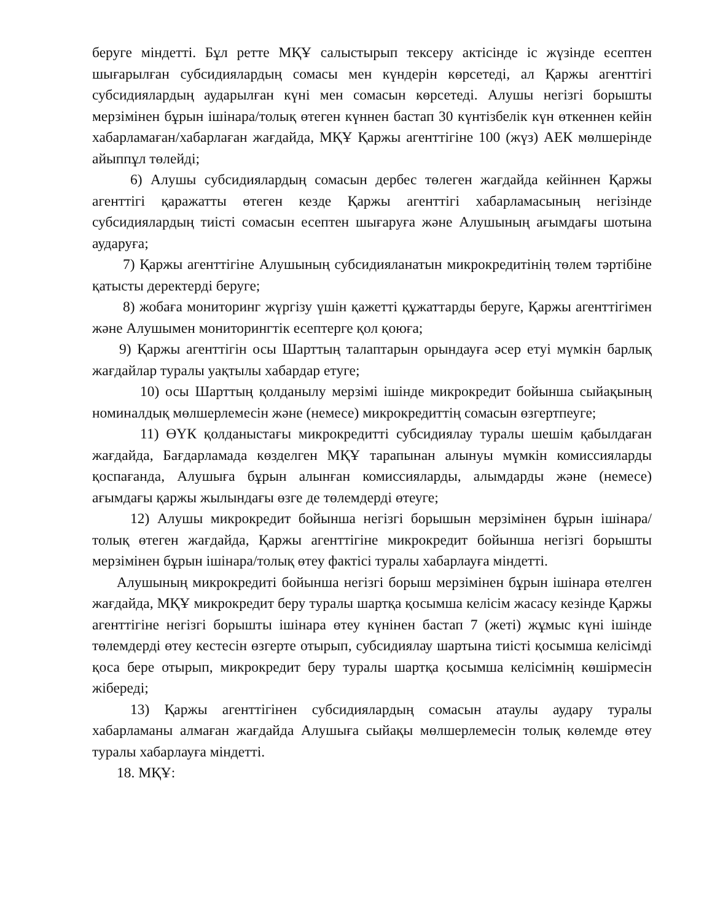беруге міндетті. Бұл ретте МҚҰ салыстырып тексеру актісінде іс жүзінде есептен шығарылған субсидиялардың сомасы мен күндерін көрсетеді, ал Қаржы агенттігі субсидиялардың аударылған күні мен сомасын көрсетеді. Алушы негізгі борышты мерзімінен бұрын ішінара/толық өтеген күннен бастап 30 күнтізбелік күн өткеннен кейін хабарламаған/хабарлаған жағдайда, МҚҰ Қаржы агенттігіне 100 (жүз) АЕК мөлшерінде айыппұл төлейді;
6) Алушы субсидиялардың сомасын дербес төлеген жағдайда кейіннен Қаржы агенттігі қаражатты өтеген кезде Қаржы агенттігі хабарламасының негізінде субсидиялардың тиісті сомасын есептен шығаруға және Алушының ағымдағы шотына аударуға;
7) Қаржы агенттігіне Алушының субсидияланатын микрокредитінің төлем тәртібіне қатысты деректерді беруге;
8) жобаға мониторинг жүргізу үшін қажетті құжаттарды беруге, Қаржы агенттігімен және Алушымен мониторингтік есептерге қол қоюға;
9) Қаржы агенттігін осы Шарттың талаптарын орындауға әсер етуі мүмкін барлық жағдайлар туралы уақтылы хабардар етуге;
10) осы Шарттың қолданылу мерзімі ішінде микрокредит бойынша сыйақының номиналдық мөлшерлемесін және (немесе) микрокредиттің сомасын өзгертпеуге;
11) ӨҮК қолданыстағы микрокредитті субсидиялау туралы шешім қабылдаған жағдайда, Бағдарламада көзделген МҚҰ тарапынан алынуы мүмкін комиссияларды қоспағанда, Алушыға бұрын алынған комиссияларды, алымдарды және (немесе) ағымдағы қаржы жылындағы өзге де төлемдерді өтеуге;
12) Алушы микрокредит бойынша негізгі борышын мерзімінен бұрын ішінара/толық өтеген жағдайда, Қаржы агенттігіне микрокредит бойынша негізгі борышты мерзімінен бұрын ішінара/толық өтеу фактісі туралы хабарлауға міндетті.
Алушының микрокредиті бойынша негізгі борыш мерзімінен бұрын ішінара өтелген жағдайда, МҚҰ микрокредит беру туралы шартқа қосымша келісім жасасу кезінде Қаржы агенттігіне негізгі борышты ішінара өтеу күнінен бастап 7 (жеті) жұмыс күні ішінде төлемдерді өтеу кестесін өзгерте отырып, субсидиялау шартына тиісті қосымша келісімді қоса бере отырып, микрокредит беру туралы шартқа қосымша келісімнің көшірмесін жібереді;
13) Қаржы агенттігінен субсидиялардың сомасын атаулы аудару туралы хабарламаны алмаған жағдайда Алушыға сыйақы мөлшерлемесін толық көлемде өтеу туралы хабарлауға міндетті.
18. МҚҰ: